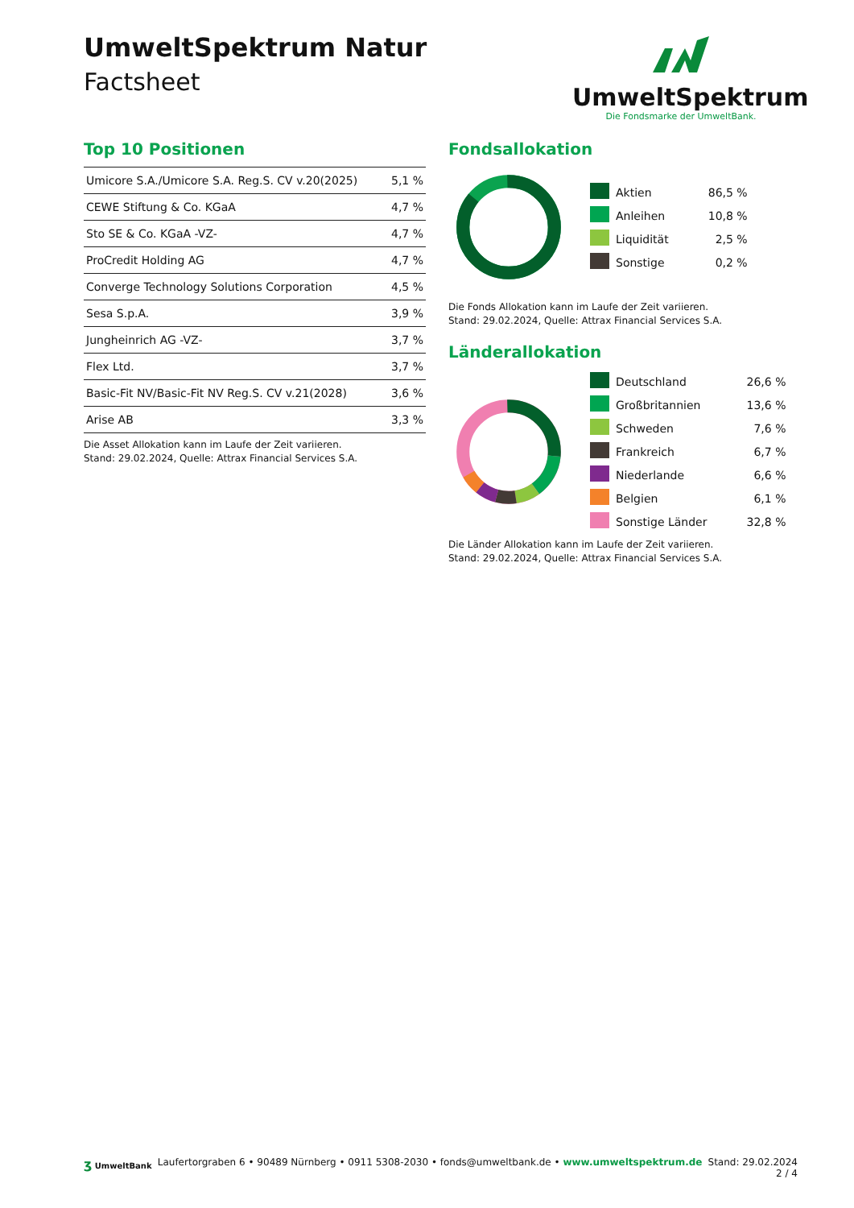UmweltSpektrum Natur
Factsheet
UmweltSpektrum
Die Fondsmarke der UmweltBank.
Top 10 Positionen
| Umicore S.A./Umicore S.A. Reg.S. CV v.20(2025) | 5,1 % |
| CEWE Stiftung & Co. KGaA | 4,7 % |
| Sto SE & Co. KGaA -VZ- | 4,7 % |
| ProCredit Holding AG | 4,7 % |
| Converge Technology Solutions Corporation | 4,5 % |
| Sesa S.p.A. | 3,9 % |
| Jungheinrich AG -VZ- | 3,7 % |
| Flex Ltd. | 3,7 % |
| Basic-Fit NV/Basic-Fit NV Reg.S. CV v.21(2028) | 3,6 % |
| Arise AB | 3,3 % |
Die Asset Allokation kann im Laufe der Zeit variieren.
Stand: 29.02.2024, Quelle: Attrax Financial Services S.A.
Fondsallokation
| | Aktien | 86,5 % |
| | Anleihen | 10,8 % |
| | Liquidität | 2,5 % |
| | Sonstige | 0,2 % |
Die Fonds Allokation kann im Laufe der Zeit variieren.
Stand: 29.02.2024, Quelle: Attrax Financial Services S.A.
Länderallokation
| | Deutschland | 26,6 % |
| | Großbritannien | 13,6 % |
| | Schweden | 7,6 % |
| | Frankreich | 6,7 % |
| | Niederlande | 6,6 % |
| | Belgien | 6,1 % |
| | Sonstige Länder | 32,8 % |
Die Länder Allokation kann im Laufe der Zeit variieren.
Stand: 29.02.2024, Quelle: Attrax Financial Services S.A.
ʒ UmweltBank
Laufertorgraben 6 • 90489 Nürnberg • 0911 5308-2030 • fonds@umweltbank.de • www.umweltspektrum.de
Stand: 29.02.2024
2 / 4